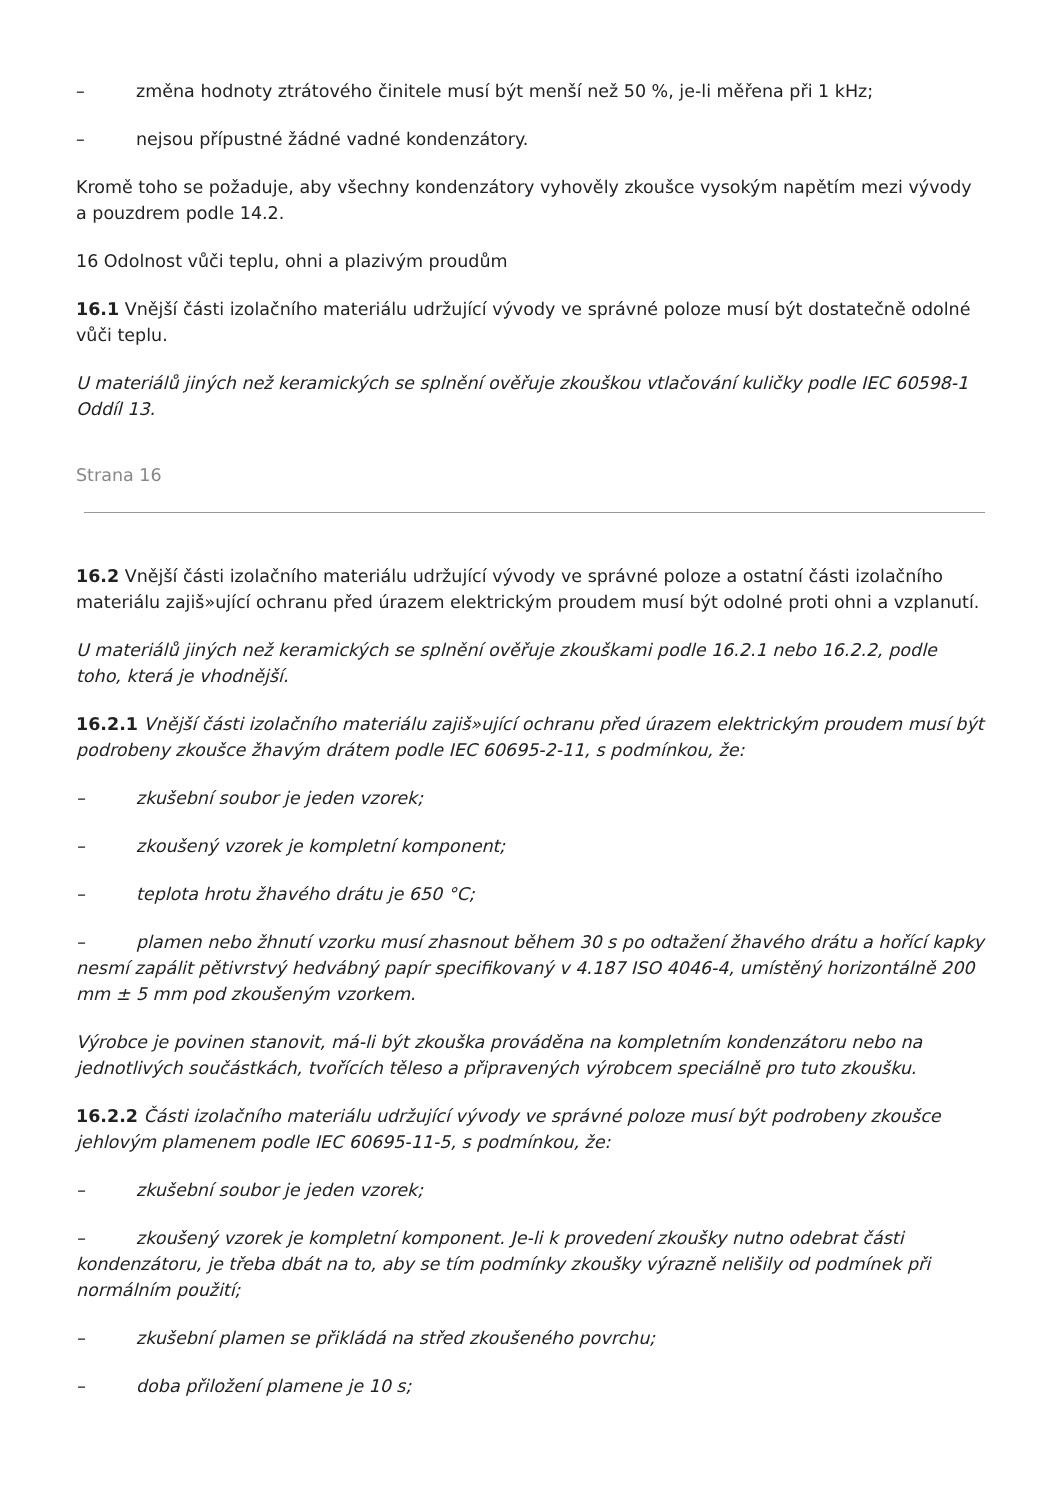– změna hodnoty ztrátového činitele musí být menší než 50 %, je-li měřena při 1 kHz;
– nejsou přípustné žádné vadné kondenzátory.
Kromě toho se požaduje, aby všechny kondenzátory vyhověly zkoušce vysokým napětím mezi vývody a pouzdrem podle 14.2.
16 Odolnost vůči teplu, ohni a plazivým proudům
16.1 Vnější části izolačního materiálu udržující vývody ve správné poloze musí být dostatečně odolné vůči teplu.
U materiálů jiných než keramických se splnění ověřuje zkouškou vtlačování kuličky podle IEC 60598-1 Oddíl 13.
Strana 16
16.2 Vnější části izolačního materiálu udržující vývody ve správné poloze a ostatní části izolačního materiálu zajiš»ující ochranu před úrazem elektrickým proudem musí být odolné proti ohni a vzplanutí.
U materiálů jiných než keramických se splnění ověřuje zkouškami podle 16.2.1 nebo 16.2.2, podle toho, která je vhodnější.
16.2.1 Vnější části izolačního materiálu zajiš»ující ochranu před úrazem elektrickým proudem musí být podrobeny zkoušce žhavým drátem podle IEC 60695-2-11, s podmínkou, že:
– zkušební soubor je jeden vzorek;
– zkoušený vzorek je kompletní komponent;
– teplota hrotu žhavého drátu je 650 °C;
– plamen nebo žhnutí vzorku musí zhasnout během 30 s po odtažení žhavého drátu a hořící kapky nesmí zapálit pětivrstvý hedvábný papír specifikovaný v 4.187 ISO 4046-4, umístěný horizontálně 200 mm ± 5 mm pod zkoušeným vzorkem.
Výrobce je povinen stanovit, má-li být zkouška prováděna na kompletním kondenzátoru nebo na jednotlivých součástkách, tvořících těleso a připravených výrobcem speciálně pro tuto zkoušku.
16.2.2 Části izolačního materiálu udržující vývody ve správné poloze musí být podrobeny zkoušce jehlovým plamenem podle IEC 60695-11-5, s podmínkou, že:
– zkušební soubor je jeden vzorek;
– zkoušený vzorek je kompletní komponent. Je-li k provedení zkoušky nutno odebrat části kondenzátoru, je třeba dbát na to, aby se tím podmínky zkoušky výrazně nelišily od podmínek při normálním použití;
– zkušební plamen se přikládá na střed zkoušeného povrchu;
– doba přiložení plamene je 10 s;